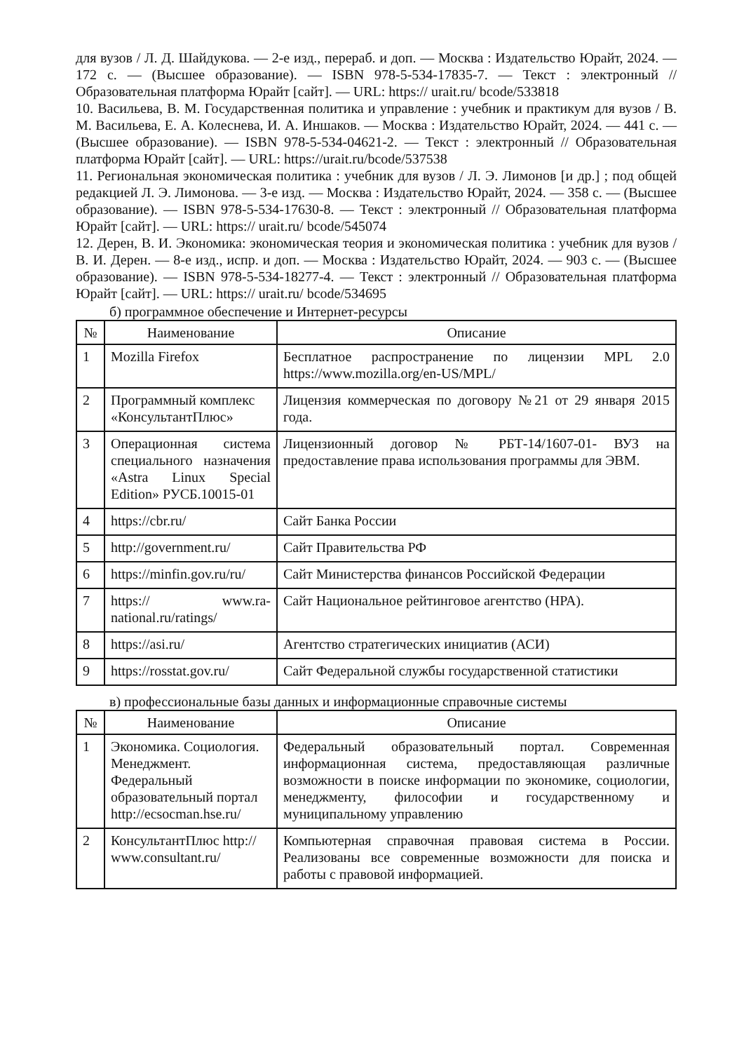для вузов / Л. Д. Шайдукова. — 2-е изд., перераб. и доп. — Москва : Издательство Юрайт, 2024. — 172 с. — (Высшее образование). — ISBN 978-5-534-17835-7. — Текст : электронный // Образовательная платформа Юрайт [сайт]. — URL: https:// urait.ru/ bcode/533818
10. Васильева, В. М. Государственная политика и управление : учебник и практикум для вузов / В. М. Васильева, Е. А. Колеснева, И. А. Иншаков. — Москва : Издательство Юрайт, 2024. — 441 с. — (Высшее образование). — ISBN 978-5-534-04621-2. — Текст : электронный // Образовательная платформа Юрайт [сайт]. — URL: https://urait.ru/bcode/537538
11. Региональная экономическая политика : учебник для вузов / Л. Э. Лимонов [и др.] ; под общей редакцией Л. Э. Лимонова. — 3-е изд. — Москва : Издательство Юрайт, 2024. — 358 с. — (Высшее образование). — ISBN 978-5-534-17630-8. — Текст : электронный // Образовательная платформа Юрайт [сайт]. — URL: https:// urait.ru/ bcode/545074
12. Дерен, В. И. Экономика: экономическая теория и экономическая политика : учебник для вузов / В. И. Дерен. — 8-е изд., испр. и доп. — Москва : Издательство Юрайт, 2024. — 903 с. — (Высшее образование). — ISBN 978-5-534-18277-4. — Текст : электронный // Образовательная платформа Юрайт [сайт]. — URL: https:// urait.ru/ bcode/534695
б) программное обеспечение и Интернет-ресурсы
| № | Наименование | Описание |
| --- | --- | --- |
| 1 | Mozilla Firefox | Бесплатное распространение по лицензии MPL 2.0 https://www.mozilla.org/en-US/MPL/ |
| 2 | Программный комплекс «КонсультантПлюс» | Лицензия коммерческая по договору №21 от 29 января 2015 года. |
| 3 | Операционная система специального назначения «Astra Linux Special Edition» РУСБ.10015-01 | Лицензионный договор № РБТ-14/1607-01- ВУЗ на предоставление права использования программы для ЭВМ. |
| 4 | https://cbr.ru/ | Сайт Банка России |
| 5 | http://government.ru/ | Сайт Правительства РФ |
| 6 | https://minfin.gov.ru/ru/ | Сайт Министерства финансов Российской Федерации |
| 7 | https:// www.ra-national.ru/ratings/ | Сайт Национальное рейтинговое агентство (НРА). |
| 8 | https://asi.ru/ | Агентство стратегических инициатив (АСИ) |
| 9 | https://rosstat.gov.ru/ | Сайт Федеральной службы государственной статистики |
в) профессиональные базы данных и информационные справочные системы
| № | Наименование | Описание |
| --- | --- | --- |
| 1 | Экономика. Социология. Менеджмент. Федеральный образовательный портал http://ecsocman.hse.ru/ | Федеральный образовательный портал. Современная информационная система, предоставляющая различные возможности в поиске информации по экономике, социологии, менеджменту, философии и государственному и муниципальному управлению |
| 2 | КонсультантПлюс http:// www.consultant.ru/ | Компьютерная справочная правовая система в России. Реализованы все современные возможности для поиска и работы с правовой информацией. |